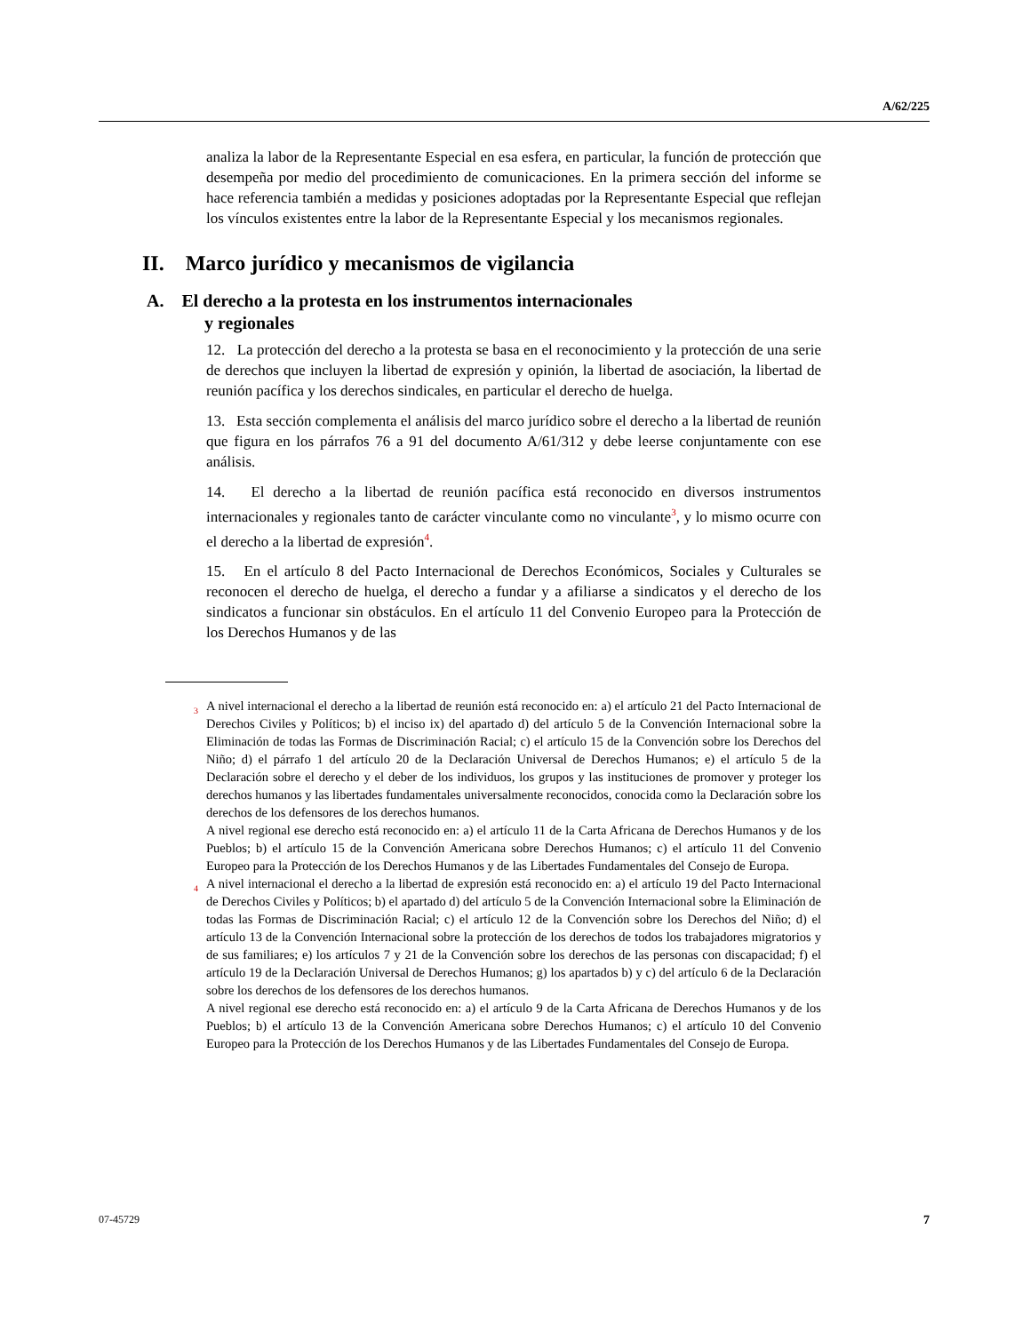A/62/225
analiza la labor de la Representante Especial en esa esfera, en particular, la función de protección que desempeña por medio del procedimiento de comunicaciones. En la primera sección del informe se hace referencia también a medidas y posiciones adoptadas por la Representante Especial que reflejan los vínculos existentes entre la labor de la Representante Especial y los mecanismos regionales.
II. Marco jurídico y mecanismos de vigilancia
A. El derecho a la protesta en los instrumentos internacionales
y regionales
12. La protección del derecho a la protesta se basa en el reconocimiento y la protección de una serie de derechos que incluyen la libertad de expresión y opinión, la libertad de asociación, la libertad de reunión pacífica y los derechos sindicales, en particular el derecho de huelga.
13. Esta sección complementa el análisis del marco jurídico sobre el derecho a la libertad de reunión que figura en los párrafos 76 a 91 del documento A/61/312 y debe leerse conjuntamente con ese análisis.
14. El derecho a la libertad de reunión pacífica está reconocido en diversos instrumentos internacionales y regionales tanto de carácter vinculante como no vinculante<sup>3</sup>, y lo mismo ocurre con el derecho a la libertad de expresión<sup>4</sup>.
15. En el artículo 8 del Pacto Internacional de Derechos Económicos, Sociales y Culturales se reconocen el derecho de huelga, el derecho a fundar y a afiliarse a sindicatos y el derecho de los sindicatos a funcionar sin obstáculos. En el artículo 11 del Convenio Europeo para la Protección de los Derechos Humanos y de las
<sup>3</sup> A nivel internacional el derecho a la libertad de reunión está reconocido en: a) el artículo 21 del Pacto Internacional de Derechos Civiles y Políticos; b) el inciso ix) del apartado d) del artículo 5 de la Convención Internacional sobre la Eliminación de todas las Formas de Discriminación Racial; c) el artículo 15 de la Convención sobre los Derechos del Niño; d) el párrafo 1 del artículo 20 de la Declaración Universal de Derechos Humanos; e) el artículo 5 de la Declaración sobre el derecho y el deber de los individuos, los grupos y las instituciones de promover y proteger los derechos humanos y las libertades fundamentales universalmente reconocidos, conocida como la Declaración sobre los derechos de los defensores de los derechos humanos.
A nivel regional ese derecho está reconocido en: a) el artículo 11 de la Carta Africana de Derechos Humanos y de los Pueblos; b) el artículo 15 de la Convención Americana sobre Derechos Humanos; c) el artículo 11 del Convenio Europeo para la Protección de los Derechos Humanos y de las Libertades Fundamentales del Consejo de Europa.
<sup>4</sup> A nivel internacional el derecho a la libertad de expresión está reconocido en: a) el artículo 19 del Pacto Internacional de Derechos Civiles y Políticos; b) el apartado d) del artículo 5 de la Convención Internacional sobre la Eliminación de todas las Formas de Discriminación Racial; c) el artículo 12 de la Convención sobre los Derechos del Niño; d) el artículo 13 de la Convención Internacional sobre la protección de los derechos de todos los trabajadores migratorios y de sus familiares; e) los artículos 7 y 21 de la Convención sobre los derechos de las personas con discapacidad; f) el artículo 19 de la Declaración Universal de Derechos Humanos; g) los apartados b) y c) del artículo 6 de la Declaración sobre los derechos de los defensores de los derechos humanos.
A nivel regional ese derecho está reconocido en: a) el artículo 9 de la Carta Africana de Derechos Humanos y de los Pueblos; b) el artículo 13 de la Convención Americana sobre Derechos Humanos; c) el artículo 10 del Convenio Europeo para la Protección de los Derechos Humanos y de las Libertades Fundamentales del Consejo de Europa.
07-45729 7